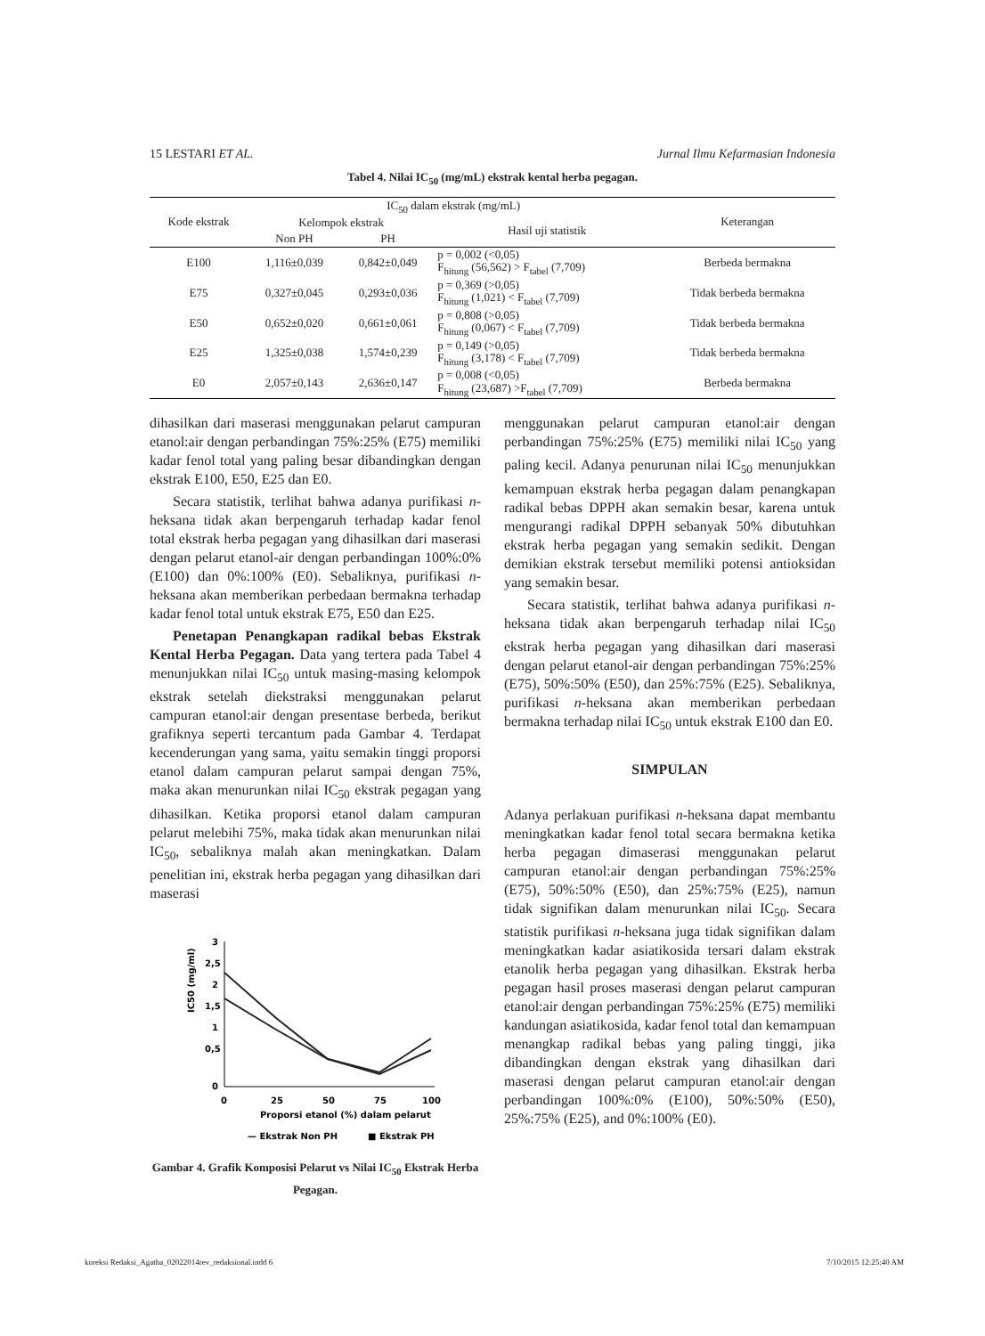15 LESTARI ET AL. Jurnal Ilmu Kefarmasian Indonesia
Tabel 4. Nilai IC<sub>50</sub> (mg/mL) ekstrak kental herba pegagan.
| Kode ekstrak | IC<sub>50</sub> dalam ekstrak (mg/mL) | | | Keterangan |
| --- | --- | --- | --- | --- |
| | Kelompok ekstrak | | Hasil uji statistik | |
| | Non PH | PH | | |
| E100 | 1,116±0,039 | 0,842±0,049 | p = 0,002 (<0,05) F<sub>hitung</sub> (56,562) > F<sub>tabel</sub> (7,709) | Berbeda bermakna |
| E75 | 0,327±0,045 | 0,293±0,036 | p = 0,369 (>0,05) F<sub>hitung</sub> (1,021) < F<sub>tabel</sub> (7,709) | Tidak berbeda bermakna |
| E50 | 0,652±0,020 | 0,661±0,061 | p = 0,808 (>0,05) F<sub>hitung</sub> (0,067) < F<sub>tabel</sub> (7,709) | Tidak berbeda bermakna |
| E25 | 1,325±0,038 | 1,574±0,239 | p = 0,149 (>0,05) F<sub>hitung</sub> (3,178) < F<sub>tabel</sub> (7,709) | Tidak berbeda bermakna |
| E0 | 2,057±0,143 | 2,636±0,147 | p = 0,008 (<0,05) F<sub>hitung</sub> (23,687) >F<sub>tabel</sub> (7,709) | Berbeda bermakna |
dihasilkan dari maserasi menggunakan pelarut campuran etanol:air dengan perbandingan 75%:25% (E75) memiliki kadar fenol total yang paling besar dibandingkan dengan ekstrak E100, E50, E25 dan E0.
Secara statistik, terlihat bahwa adanya purifikasi n-heksana tidak akan berpengaruh terhadap kadar fenol total ekstrak herba pegagan yang dihasilkan dari maserasi dengan pelarut etanol-air dengan perbandingan 100%:0% (E100) dan 0%:100% (E0). Sebaliknya, purifikasi n-heksana akan memberikan perbedaan bermakna terhadap kadar fenol total untuk ekstrak E75, E50 dan E25.
Penetapan Penangkapan radikal bebas Ekstrak Kental Herba Pegagan. Data yang tertera pada Tabel 4 menunjukkan nilai IC<sub>50</sub> untuk masing-masing kelompok ekstrak setelah diekstraksi menggunakan pelarut campuran etanol:air dengan presentase berbeda, berikut grafiknya seperti tercantum pada Gambar 4. Terdapat kecenderungan yang sama, yaitu semakin tinggi proporsi etanol dalam campuran pelarut sampai dengan 75%, maka akan menurunkan nilai IC<sub>50</sub> ekstrak pegagan yang dihasilkan. Ketika proporsi etanol dalam campuran pelarut melebihi 75%, maka tidak akan menurunkan nilai IC<sub>50</sub>, sebaliknya malah akan meningkatkan. Dalam penelitian ini, ekstrak herba pegagan yang dihasilkan dari maserasi
IC50 (mg/ml)
3
2,5
2
1,5
1
0,5
0
0
25
50
75
100
Proporsi etanol (%) dalam pelarut
— Ekstrak Non PH
■ Ekstrak PH
Gambar 4. Grafik Komposisi Pelarut vs Nilai IC<sub>50</sub> Ekstrak Herba Pegagan.
menggunakan pelarut campuran etanol:air dengan perbandingan 75%:25% (E75) memiliki nilai IC<sub>50</sub> yang paling kecil. Adanya penurunan nilai IC<sub>50</sub> menunjukkan kemampuan ekstrak herba pegagan dalam penangkapan radikal bebas DPPH akan semakin besar, karena untuk mengurangi radikal DPPH sebanyak 50% dibutuhkan ekstrak herba pegagan yang semakin sedikit. Dengan demikian ekstrak tersebut memiliki potensi antioksidan yang semakin besar.
Secara statistik, terlihat bahwa adanya purifikasi n-heksana tidak akan berpengaruh terhadap nilai IC<sub>50</sub> ekstrak herba pegagan yang dihasilkan dari maserasi dengan pelarut etanol-air dengan perbandingan 75%:25% (E75), 50%:50% (E50), dan 25%:75% (E25). Sebaliknya, purifikasi n-heksana akan memberikan perbedaan bermakna terhadap nilai IC<sub>50</sub> untuk ekstrak E100 dan E0.
SIMPULAN
Adanya perlakuan purifikasi n-heksana dapat membantu meningkatkan kadar fenol total secara bermakna ketika herba pegagan dimaserasi menggunakan pelarut campuran etanol:air dengan perbandingan 75%:25% (E75), 50%:50% (E50), dan 25%:75% (E25), namun tidak signifikan dalam menurunkan nilai IC<sub>50</sub>. Secara statistik purifikasi n-heksana juga tidak signifikan dalam meningkatkan kadar asiatikosida tersari dalam ekstrak etanolik herba pegagan yang dihasilkan. Ekstrak herba pegagan hasil proses maserasi dengan pelarut campuran etanol:air dengan perbandingan 75%:25% (E75) memiliki kandungan asiatikosida, kadar fenol total dan kemampuan menangkap radikal bebas yang paling tinggi, jika dibandingkan dengan ekstrak yang dihasilkan dari maserasi dengan pelarut campuran etanol:air dengan perbandingan 100%:0% (E100), 50%:50% (E50), 25%:75% (E25), and 0%:100% (E0).
koreksi Redaksi_Agatha_02022014rev_redaksional.indd 6 7/10/2015 12:25:40 AM